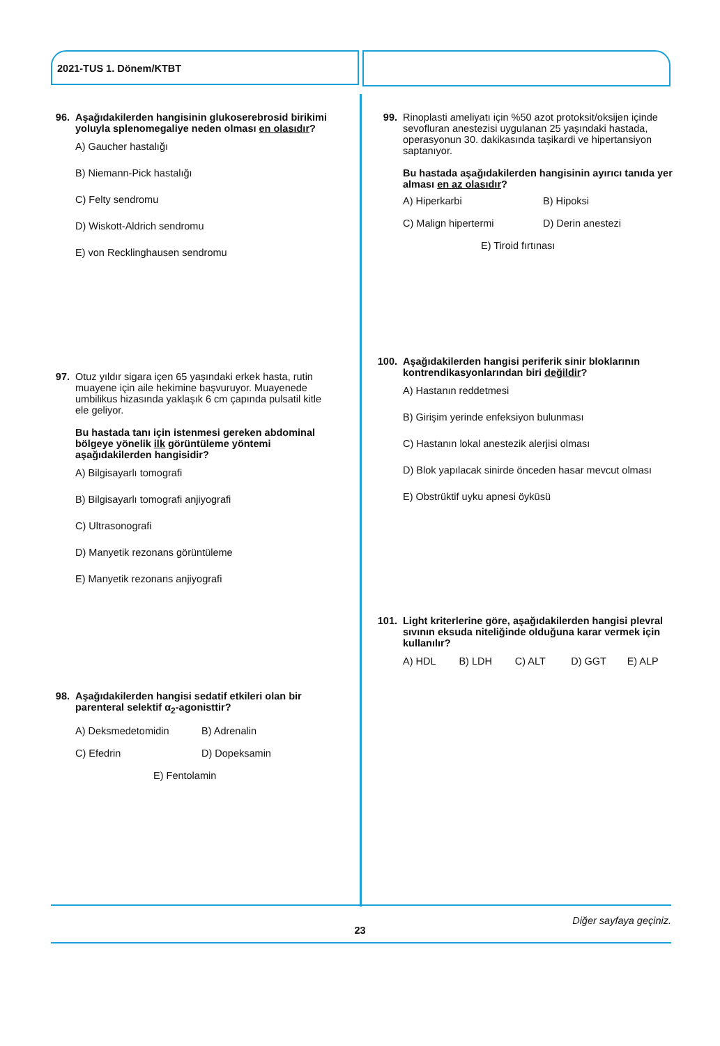2021-TUS 1. Dönem/KTBT
96. Aşağıdakilerden hangisinin glukoserebrosid birikimi yoluyla splenomegaliye neden olması en olasıdır?
A) Gaucher hastalığı
B) Niemann-Pick hastalığı
C) Felty sendromu
D) Wiskott-Aldrich sendromu
E) von Recklinghausen sendromu
97. Otuz yıldır sigara içen 65 yaşındaki erkek hasta, rutin muayene için aile hekimine başvuruyor. Muayenede umbilikus hizasında yaklaşık 6 cm çapında pulsatil kitle ele geliyor.
Bu hastada tanı için istenmesi gereken abdominal bölgeye yönelik ilk görüntüleme yöntemi aşağıdakilerden hangisidir?
A) Bilgisayarlı tomografi
B) Bilgisayarlı tomografi anjiyografi
C) Ultrasonografi
D) Manyetik rezonans görüntüleme
E) Manyetik rezonans anjiyografi
98. Aşağıdakilerden hangisi sedatif etkileri olan bir parenteral selektif α<sub>2</sub>-agonisttir?
A) Deksmedetomidin B) Adrenalin
C) Efedrin D) Dopeksamin
E) Fentolamin
99. Rinoplasti ameliyatı için %50 azot protoksit/oksijen içinde sevofluran anestezisi uygulanan 25 yaşındaki hastada, operasyonun 30. dakikasında taşikardi ve hipertansiyon saptanıyor.
Bu hastada aşağıdakilerden hangisinin ayırıcı tanıda yer alması en az olasıdır?
A) Hiperkarbi B) Hipoksi
C) Malign hipertermi D) Derin anestezi
E) Tiroid fırtınası
100.
Aşağıdakilerden hangisi periferik sinir bloklarının kontrendikasyonlarından biri değildir?
A) Hastanın reddetmesi
B) Girişim yerinde enfeksiyon bulunması
C) Hastanın lokal anestezik alerjisi olması
D) Blok yapılacak sinirde önceden hasar mevcut olması
E) Obstrüktif uyku apnesi öyküsü
101.
Light kriterlerine göre, aşağıdakilerden hangisi plevral sıvının eksuda niteliğinde olduğuna karar vermek için kullanılır?
A) HDL B) LDH C) ALT D) GGT E) ALP
Diğer sayfaya geçiniz.
23